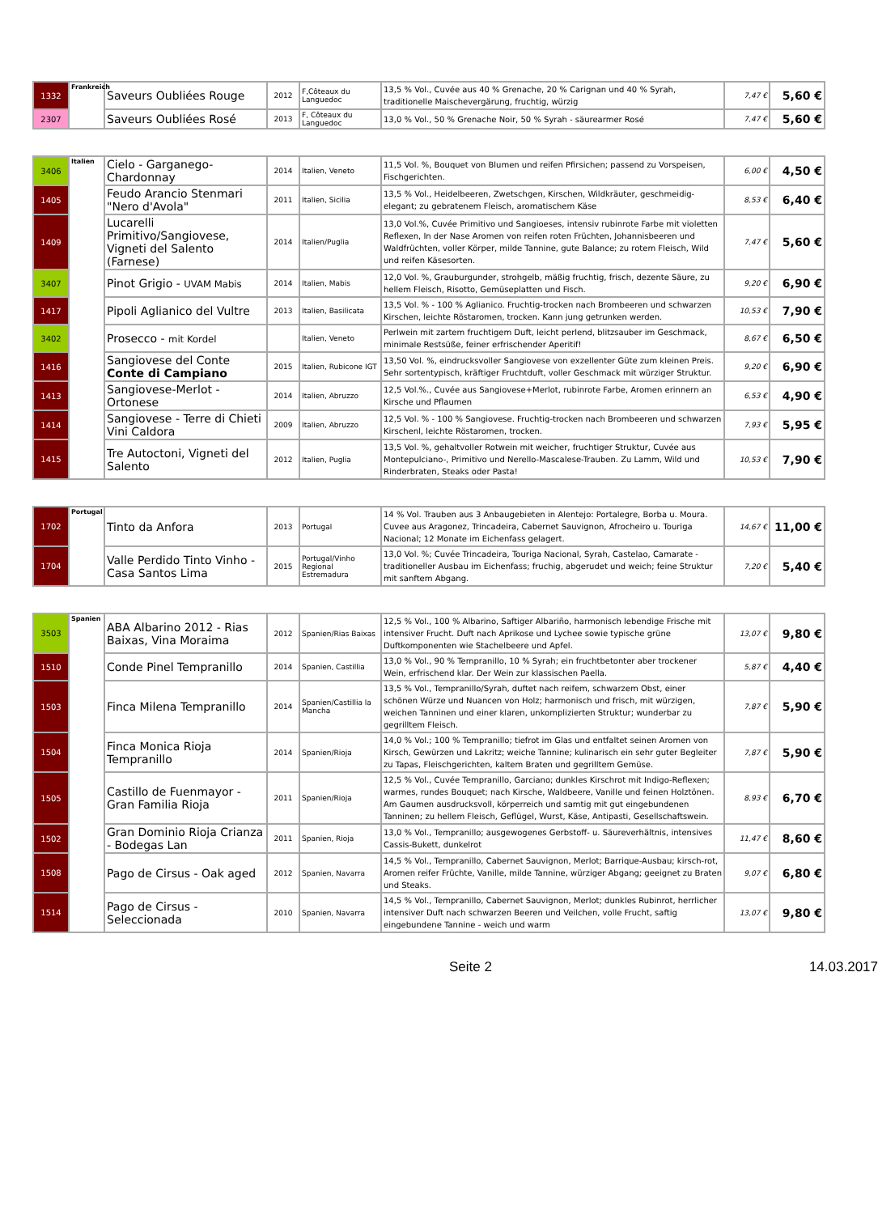| 1332 | Frankreich | Saveurs Oubliées Rouge | 2012 | F,Côteaux du Languedoc | 13,5 % Vol., Cuvée aus 40 % Grenache, 20 % Carignan und 40 % Syrah, traditionelle Maischevergärung, fruchtig, würzig | 7,47 € | 5,60 € |
| 2307 | | Saveurs Oubliées Rosé | 2013 | F, Côteaux du Languedoc | 13,0 % Vol., 50 % Grenache Noir, 50 % Syrah - säurearmer Rosé | 7,47 € | 5,60 € |
| 3406 | Italien | Cielo - Garganego-Chardonnay | 2014 | Italien, Veneto | 11,5 Vol. %, Bouquet von Blumen und reifen Pfirsichen; passend zu Vorspeisen, Fischgerichten. | 6,00 € | 4,50 € |
| 1405 | | Feudo Arancio Stenmari "Nero d'Avola" | 2011 | Italien, Sicilia | 13,5 % Vol., Heidelbeeren, Zwetschgen, Kirschen, Wildkräuter, geschmeidig-elegant; zu gebratenem Fleisch, aromatischem Käse | 8,53 € | 6,40 € |
| 1409 | | Lucarelli Primitivo/Sangiovese, Vigneti del Salento (Farnese) | 2014 | Italien/Puglia | 13,0 Vol.%, Cuvée Primitivo und Sangioeses, intensiv rubinrote Farbe mit violetten Reflexen, In der Nase Aromen von reifen roten Früchten, Johannisbeeren und Waldfrüchten, voller Körper, milde Tannine, gute Balance; zu rotem Fleisch, Wild und reifen Käsesorten. | 7,47 € | 5,60 € |
| 3407 | | Pinot Grigio - UVAM Mabis | 2014 | Italien, Mabis | 12,0 Vol. %, Grauburgunder, strohgelb, mäßig fruchtig, frisch, dezente Säure, zu hellem Fleisch, Risotto, Gemüseplatten und Fisch. | 9,20 € | 6,90 € |
| 1417 | | Pipoli Aglianico del Vultre | 2013 | Italien, Basilicata | 13,5 Vol. % - 100 % Aglianico. Fruchtig-trocken nach Brombeeren und schwarzen Kirschen, leichte Röstaromen, trocken. Kann jung getrunken werden. | 10,53 € | 7,90 € |
| 3402 | | Prosecco - mit Kordel | | Italien, Veneto | Perlwein mit zartem fruchtigem Duft, leicht perlend, blitzsauber im Geschmack, minimale Restsüße, feiner erfrischender Aperitif! | 8,67 € | 6,50 € |
| 1416 | | Sangiovese del Conte Conte di Campiano | 2015 | Italien, Rubicone IGT | 13,50 Vol. %, eindrucksvoller Sangiovese von exzellenter Güte zum kleinen Preis. Sehr sortentypisch, kräftiger Fruchtduft, voller Geschmack mit würziger Struktur. | 9,20 € | 6,90 € |
| 1413 | | Sangiovese-Merlot - Ortonese | 2014 | Italien, Abruzzo | 12,5 Vol.%., Cuvée aus Sangiovese+Merlot, rubinrote Farbe, Aromen erinnern an Kirsche und Pflaumen | 6,53 € | 4,90 € |
| 1414 | | Sangiovese - Terre di Chieti Vini Caldora | 2009 | Italien, Abruzzo | 12,5 Vol. % - 100 % Sangiovese. Fruchtig-trocken nach Brombeeren und schwarzen Kirschenl, leichte Röstaromen, trocken. | 7,93 € | 5,95 € |
| 1415 | | Tre Autoctoni, Vigneti del Salento | 2012 | Italien, Puglia | 13,5 Vol. %, gehaltvoller Rotwein mit weicher, fruchtiger Struktur, Cuvée aus Montepulciano-, Primitivo und Nerello-Mascalese-Trauben. Zu Lamm, Wild und Rinderbraten, Steaks oder Pasta! | 10,53 € | 7,90 € |
| 1702 | Portugal | Tinto da Anfora | 2013 | Portugal | 14 % Vol. Trauben aus 3 Anbaugebieten in Alentejo: Portalegre, Borba u. Moura. Cuvee aus Aragonez, Trincadeira, Cabernet Sauvignon, Afrocheiro u. Touriga Nacional; 12 Monate im Eichenfass gelagert. | 14,67 € | 11,00 € |
| 1704 | | Valle Perdido Tinto Vinho - Casa Santos Lima | 2015 | Portugal/Vinho Regional Estremadura | 13,0 Vol. %; Cuvée Trincadeira, Touriga Nacional, Syrah, Castelao, Camarate - traditioneller Ausbau im Eichenfass; fruchig, abgerudet und weich; feine Struktur mit sanftem Abgang. | 7,20 € | 5,40 € |
| 3503 | Spanien | ABA Albarino 2012 - Rias Baixas, Vina Moraima | 2012 | Spanien/Rias Baixas | 12,5 % Vol., 100 % Albarino, Saftiger Albariño, harmonisch lebendige Frische mit intensiver Frucht. Duft nach Aprikose und Lychee sowie typische grüne Duftkomponenten wie Stachelbeere und Apfel. | 13,07 € | 9,80 € |
| 1510 | | Conde Pinel Tempranillo | 2014 | Spanien, Castillia | 13,0 % Vol., 90 % Tempranillo, 10 % Syrah; ein fruchtbetonter aber trockener Wein, erfrischend klar. Der Wein zur klassischen Paella. | 5,87 € | 4,40 € |
| 1503 | | Finca Milena Tempranillo | 2014 | Spanien/Castillia la Mancha | 13,5 % Vol., Tempranillo/Syrah, duftet nach reifem, schwarzem Obst, einer schönen Würze und Nuancen von Holz; harmonisch und frisch, mit würzigen, weichen Tanninen und einer klaren, unkomplizierten Struktur; wunderbar zu gegrilltem Fleisch. | 7,87 € | 5,90 € |
| 1504 | | Finca Monica Rioja Tempranillo | 2014 | Spanien/Rioja | 14,0 % Vol.; 100 % Tempranillo; tiefrot im Glas und entfaltet seinen Aromen von Kirsch, Gewürzen und Lakritz; weiche Tannine; kulinarisch ein sehr guter Begleiter zu Tapas, Fleischgerichten, kaltem Braten und gegrilltem Gemüse. | 7,87 € | 5,90 € |
| 1505 | | Castillo de Fuenmayor - Gran Familia Rioja | 2011 | Spanien/Rioja | 12,5 % Vol., Cuvée Tempranillo, Garciano; dunkles Kirschrot mit Indigo-Reflexen; warmes, rundes Bouquet; nach Kirsche, Waldbeere, Vanille und feinen Holztönen. Am Gaumen ausdrucksvoll, körperreich und samtig mit gut eingebundenen Tanninen; zu hellem Fleisch, Geflügel, Wurst, Käse, Antipasti, Gesellschaftswein. | 8,93 € | 6,70 € |
| 1502 | | Gran Dominio Rioja Crianza - Bodegas Lan | 2011 | Spanien, Rioja | 13,0 % Vol., Tempranillo; ausgewogenes Gerbstoff- u. Säureverhältnis, intensives Cassis-Bukett, dunkelrot | 11,47 € | 8,60 € |
| 1508 | | Pago de Cirsus - Oak aged | 2012 | Spanien, Navarra | 14,5 % Vol., Tempranillo, Cabernet Sauvignon, Merlot; Barrique-Ausbau; kirsch-rot, Aromen reifer Früchte, Vanille, milde Tannine, würziger Abgang; geeignet zu Braten und Steaks. | 9,07 € | 6,80 € |
| 1514 | | Pago de Cirsus - Seleccionada | 2010 | Spanien, Navarra | 14,5 % Vol., Tempranillo, Cabernet Sauvignon, Merlot; dunkles Rubinrot, herrlicher intensiver Duft nach schwarzen Beeren und Veilchen, volle Frucht, saftig eingebundene Tannine - weich und warm | 13,07 € | 9,80 € |
Seite 2 14.03.2017